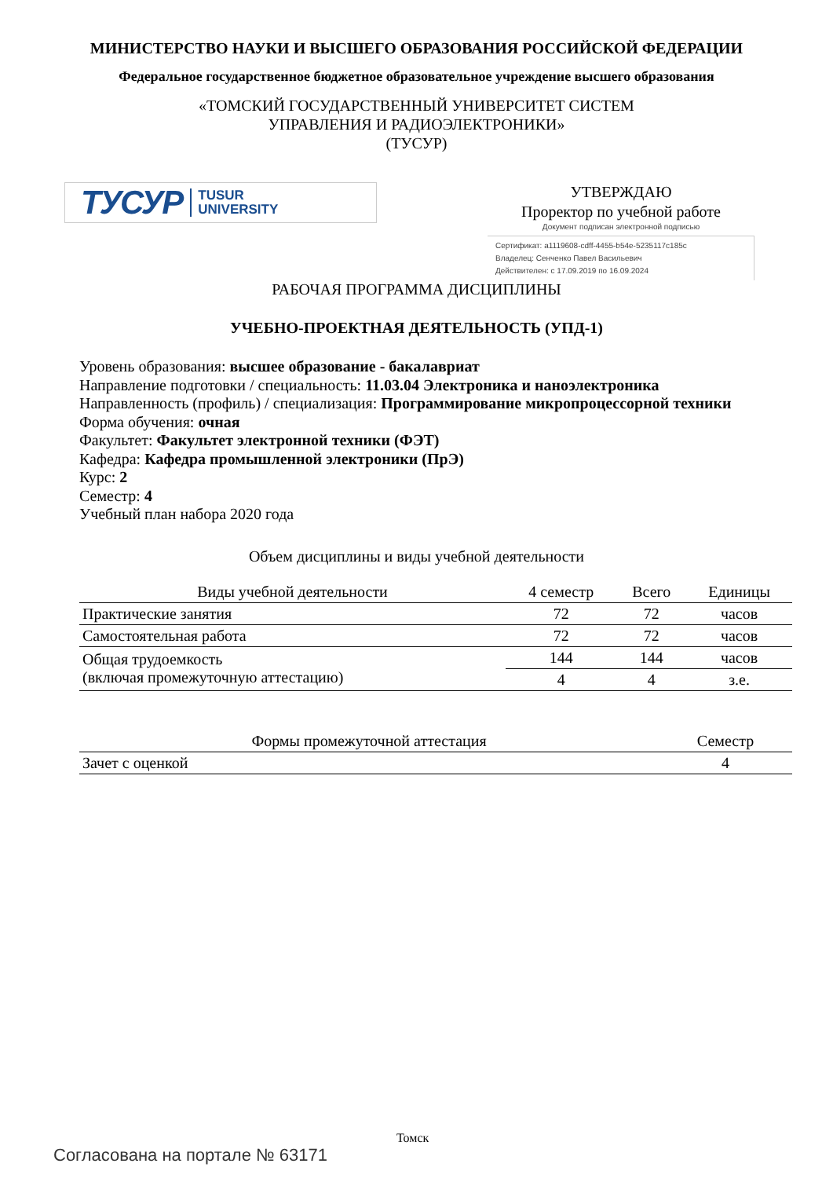МИНИСТЕРСТВО НАУКИ И ВЫСШЕГО ОБРАЗОВАНИЯ РОССИЙСКОЙ ФЕДЕРАЦИИ
Федеральное государственное бюджетное образовательное учреждение высшего образования
«ТОМСКИЙ ГОСУДАРСТВЕННЫЙ УНИВЕРСИТЕТ СИСТЕМ
УПРАВЛЕНИЯ И РАДИОЭЛЕКТРОНИКИ»
(ТУСУР)
ТУСУР TUSUR
UNIVERSITY
УТВЕРЖДАЮ
Проректор по учебной работе
Документ подписан электронной подписью
Сертификат: a1119608-cdff-4455-b54e-5235117c185c
Владелец: Сенченко Павел Васильевич
Действителен: с 17.09.2019 по 16.09.2024
РАБОЧАЯ ПРОГРАММА ДИСЦИПЛИНЫ
УЧЕБНО-ПРОЕКТНАЯ ДЕЯТЕЛЬНОСТЬ (УПД-1)
Уровень образования: высшее образование - бакалавриат
Направление подготовки / специальность: 11.03.04 Электроника и наноэлектроника
Направленность (профиль) / специализация: Программирование микропроцессорной техники
Форма обучения: очная
Факультет: Факультет электронной техники (ФЭТ)
Кафедра: Кафедра промышленной электроники (ПрЭ)
Курс: 2
Семестр: 4
Учебный план набора 2020 года
Объем дисциплины и виды учебной деятельности
| Виды учебной деятельности | 4 семестр | Всего | Единицы |
| --- | --- | --- | --- |
| Практические занятия | 72 | 72 | часов |
| Самостоятельная работа | 72 | 72 | часов |
| Общая трудоемкость (включая промежуточную аттестацию) | 144 | 144 | часов |
| | 4 | 4 | з.е. |
| Формы промежуточной аттестация | Семестр |
| --- | --- |
| Зачет с оценкой | 4 |
Томск
Согласована на портале № 63171